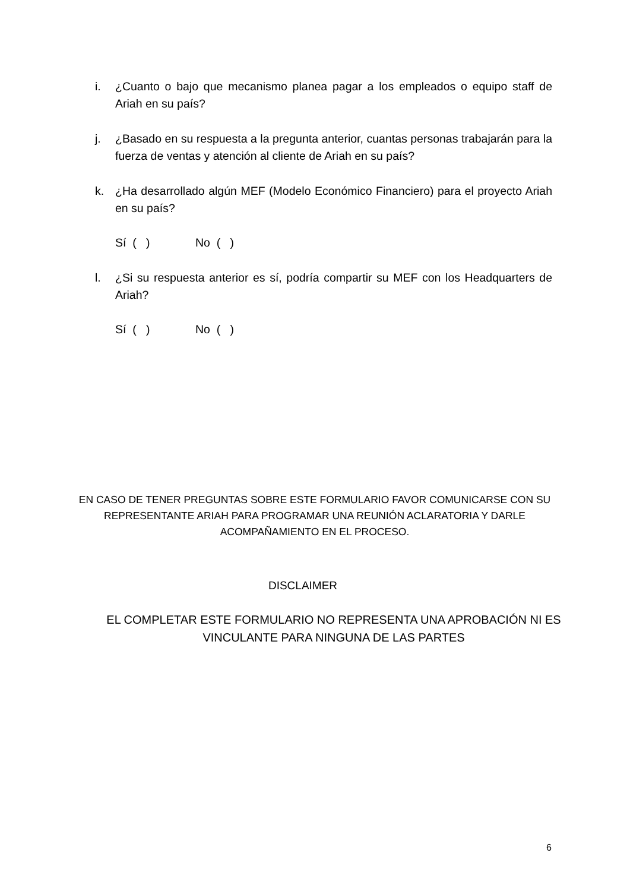i. ¿Cuanto o bajo que mecanismo planea pagar a los empleados o equipo staff de Ariah en su país?
j. ¿Basado en su respuesta a la pregunta anterior, cuantas personas trabajarán para la fuerza de ventas y atención al cliente de Ariah en su país?
k. ¿Ha desarrollado algún MEF (Modelo Económico Financiero) para el proyecto Ariah en su país?
Sí ( ) No ( )
l. ¿Si su respuesta anterior es sí, podría compartir su MEF con los Headquarters de Ariah?
Sí ( ) No ( )
EN CASO DE TENER PREGUNTAS SOBRE ESTE FORMULARIO FAVOR COMUNICARSE CON SU REPRESENTANTE ARIAH PARA PROGRAMAR UNA REUNIÓN ACLARATORIA Y DARLE ACOMPAÑAMIENTO EN EL PROCESO.
DISCLAIMER
EL COMPLETAR ESTE FORMULARIO NO REPRESENTA UNA APROBACIÓN NI ES VINCULANTE PARA NINGUNA DE LAS PARTES
6